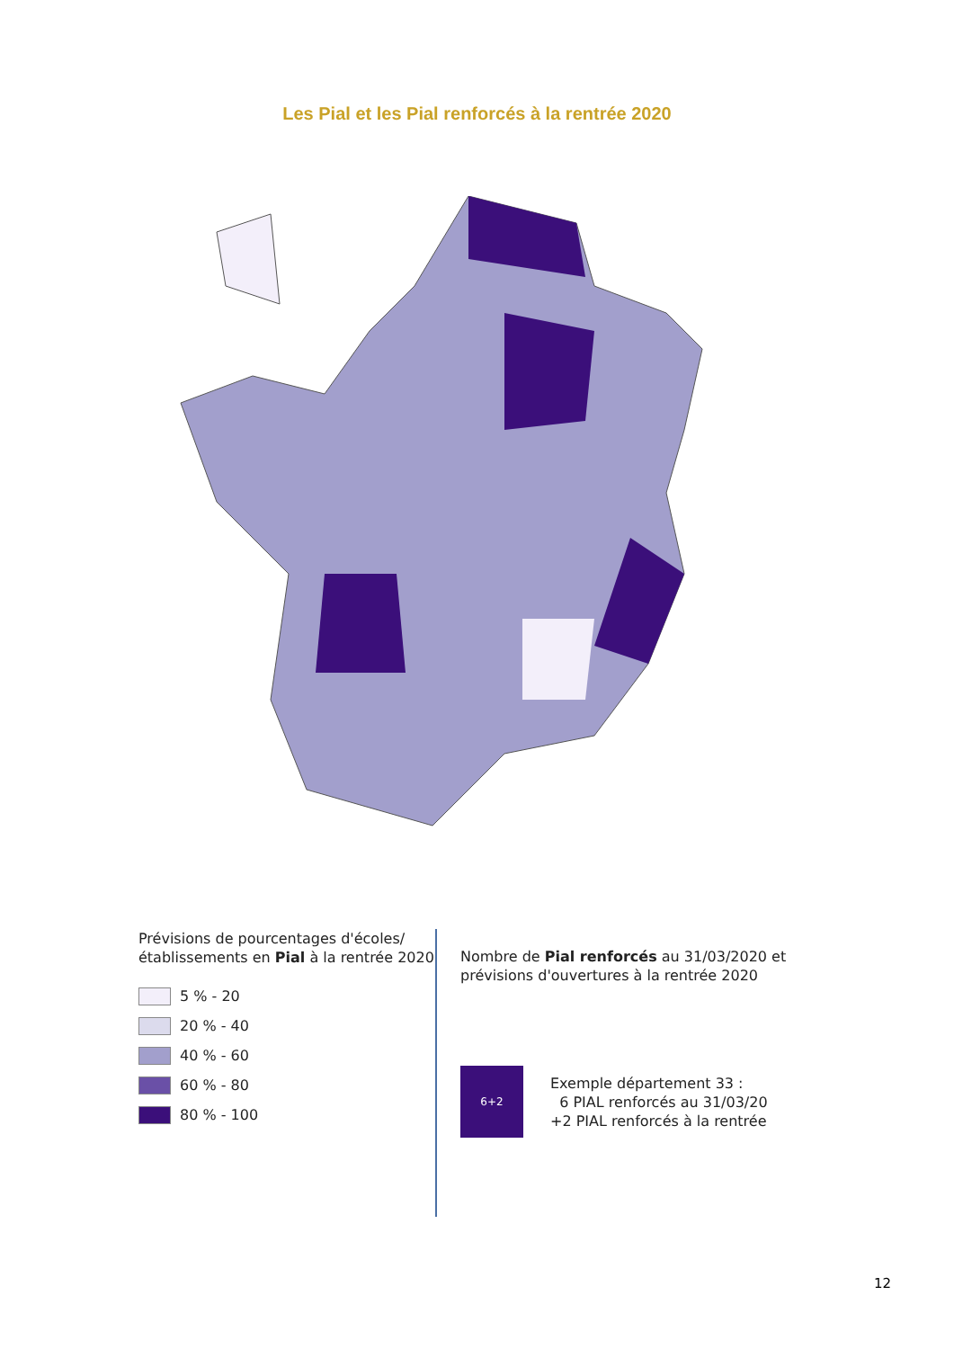Les Pial et les Pial renforcés à la rentrée 2020
Prévisions de pourcentages d'écoles/établissements en Pial à la rentrée 2020
5 % - 20
20 % - 40
40 % - 60
60 % - 80
80 % - 100
Nombre de Pial renforcés au 31/03/2020 et
prévisions d'ouvertures à la rentrée 2020
6+2
Exemple département 33 :
6 PIAL renforcés au 31/03/20
+2 PIAL renforcés à la rentrée
12